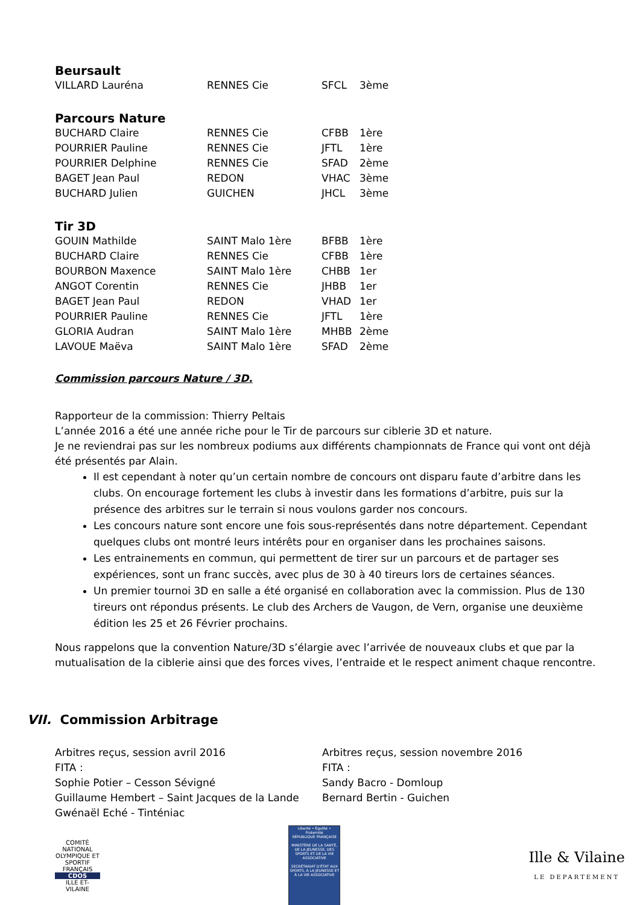Beursault
| VILLARD Lauréna | RENNES Cie | SFCL | 3ème |
Parcours Nature
| BUCHARD Claire | RENNES Cie | CFBB | 1ère |
| POURRIER Pauline | RENNES Cie | JFTL | 1ère |
| POURRIER Delphine | RENNES Cie | SFAD | 2ème |
| BAGET Jean Paul | REDON | VHAC | 3ème |
| BUCHARD Julien | GUICHEN | JHCL | 3ème |
Tir 3D
| GOUIN Mathilde | SAINT Malo 1ère | BFBB | 1ère |
| BUCHARD Claire | RENNES Cie | CFBB | 1ère |
| BOURBON Maxence | SAINT Malo 1ère | CHBB | 1er |
| ANGOT Corentin | RENNES Cie | JHBB | 1er |
| BAGET Jean Paul | REDON | VHAD | 1er |
| POURRIER Pauline | RENNES Cie | JFTL | 1ère |
| GLORIA Audran | SAINT Malo 1ère | MHBB | 2ème |
| LAVOUE Maëva | SAINT Malo 1ère | SFAD | 2ème |
Commission parcours Nature / 3D.
Rapporteur de la commission: Thierry Peltais
L’année 2016 a été une année riche pour le Tir de parcours sur ciblerie 3D et nature.
Je ne reviendrai pas sur les nombreux podiums aux différents championnats de France qui vont ont déjà été présentés par Alain.
Il est cependant à noter qu’un certain nombre de concours ont disparu faute d’arbitre dans les clubs. On encourage fortement les clubs à investir dans les formations d’arbitre, puis sur la présence des arbitres sur le terrain si nous voulons garder nos concours.
Les concours nature sont encore une fois sous-représentés dans notre département. Cependant quelques clubs ont montré leurs intérêts pour en organiser dans les prochaines saisons.
Les entrainements en commun, qui permettent de tirer sur un parcours et de partager ses expériences, sont un franc succès, avec plus de 30 à 40 tireurs lors de certaines séances.
Un premier tournoi 3D en salle a été organisé en collaboration avec la commission. Plus de 130 tireurs ont répondus présents. Le club des Archers de Vaugon, de Vern, organise une deuxième édition les 25 et 26 Février prochains.
Nous rappelons que la convention Nature/3D s’élargie avec l’arrivée de nouveaux clubs et que par la mutualisation de la ciblerie ainsi que des forces vives, l’entraide et le respect animent chaque rencontre.
VII. Commission Arbitrage
Arbitres reçus, session avril 2016
FITA :
Sophie Potier – Cesson Sévigné
Guillaume Hembert – Saint Jacques de la Lande
Gwénaël Eché - Tinténiac
Arbitres reçus, session novembre 2016
FITA :
Sandy Bacro - Domloup
Bernard Bertin - Guichen
COMITÉ NATIONAL OLYMPIQUE ET SPORTIF FRANÇAIS
CDOS
ILLE ET-VILAINE
Liberté • Égalité • Fraternité
RÉPUBLIQUE FRANÇAISE
MINISTÈRE DE LA SANTÉ, DE LA JEUNESSE, DES SPORTS ET DE LA VIE ASSOCIATIVE
SECRÉTARIAT D'ÉTAT AUX SPORTS, À LA JEUNESSE ET À LA VIE ASSOCIATIVE
Ille & Vilaine
LE DEPARTEMENT